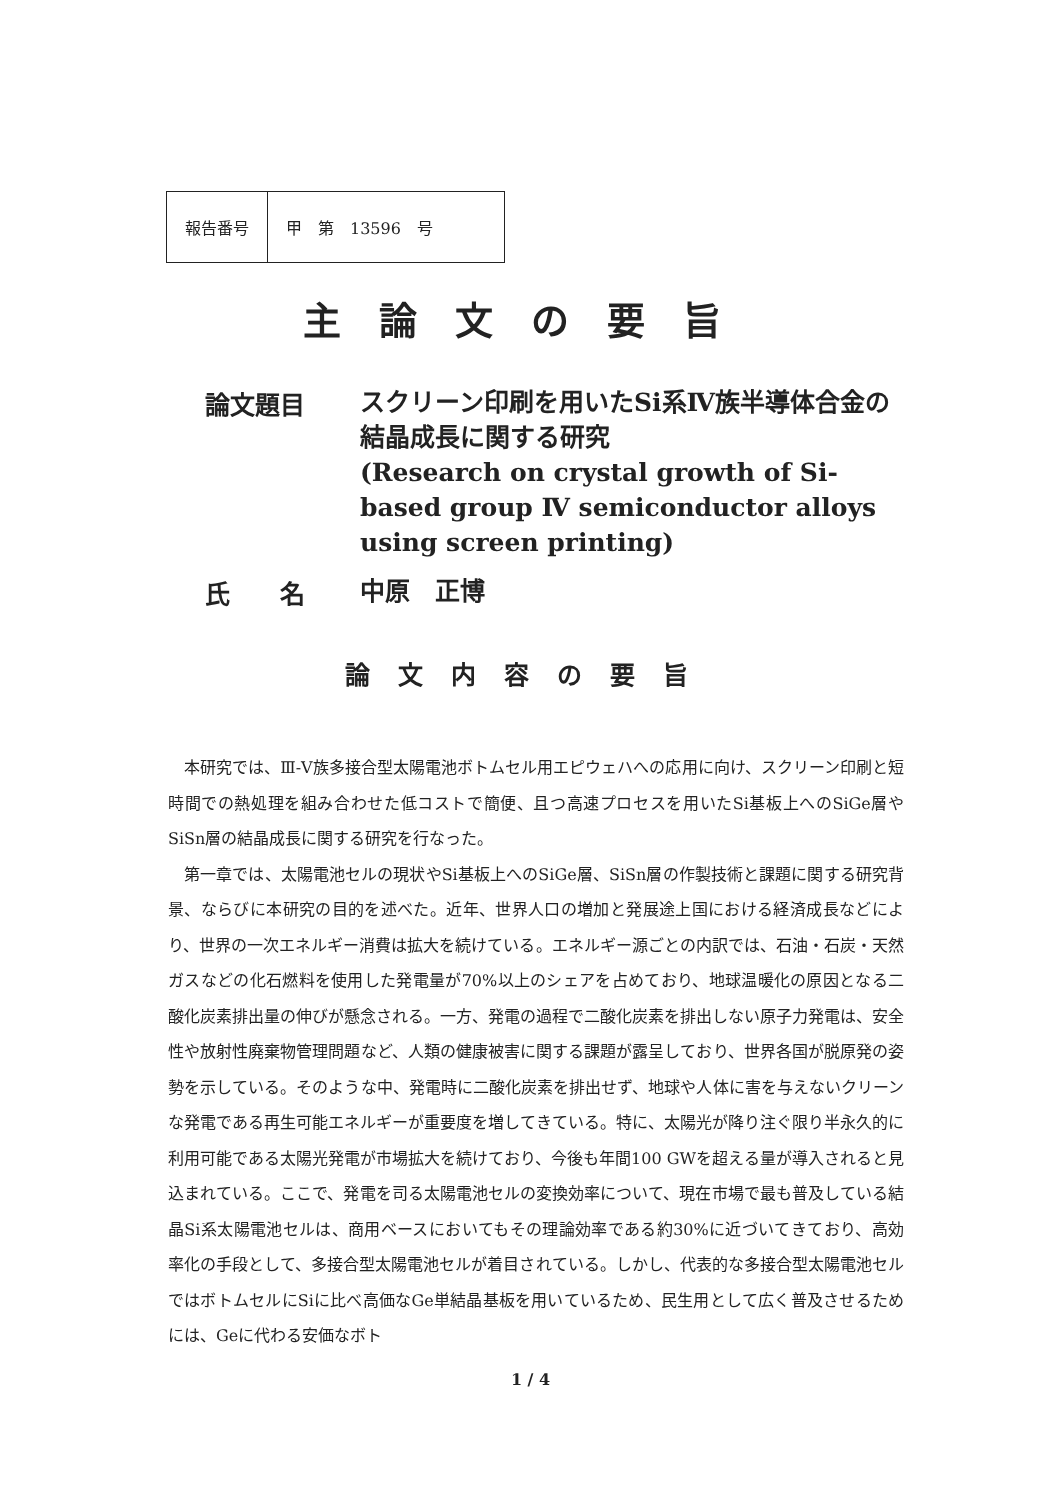| 報告番号 | 甲 第 13596 号 |
主論文の要旨
論文題目
スクリーン印刷を用いたSi系Ⅳ族半導体合金の結晶成長に関する研究
(Research on crystal growth of Si-based group Ⅳ semiconductor alloys using screen printing)
氏　　名
中原　正博
論文内容の要旨
本研究では、Ⅲ-Ⅴ族多接合型太陽電池ボトムセル用エピウェハへの応用に向け、スクリーン印刷と短時間での熱処理を組み合わせた低コストで簡便、且つ高速プロセスを用いたSi基板上へのSiGe層やSiSn層の結晶成長に関する研究を行なった。
第一章では、太陽電池セルの現状やSi基板上へのSiGe層、SiSn層の作製技術と課題に関する研究背景、ならびに本研究の目的を述べた。近年、世界人口の増加と発展途上国における経済成長などにより、世界の一次エネルギー消費は拡大を続けている。エネルギー源ごとの内訳では、石油・石炭・天然ガスなどの化石燃料を使用した発電量が70%以上のシェアを占めており、地球温暖化の原因となる二酸化炭素排出量の伸びが懸念される。一方、発電の過程で二酸化炭素を排出しない原子力発電は、安全性や放射性廃棄物管理問題など、人類の健康被害に関する課題が露呈しており、世界各国が脱原発の姿勢を示している。そのような中、発電時に二酸化炭素を排出せず、地球や人体に害を与えないクリーンな発電である再生可能エネルギーが重要度を増してきている。特に、太陽光が降り注ぐ限り半永久的に利用可能である太陽光発電が市場拡大を続けており、今後も年間100 GWを超える量が導入されると見込まれている。ここで、発電を司る太陽電池セルの変換効率について、現在市場で最も普及している結晶Si系太陽電池セルは、商用ベースにおいてもその理論効率である約30%に近づいてきており、高効率化の手段として、多接合型太陽電池セルが着目されている。しかし、代表的な多接合型太陽電池セルではボトムセルにSiに比べ高価なGe単結晶基板を用いているため、民生用として広く普及させるためには、Geに代わる安価なボト
1 / 4